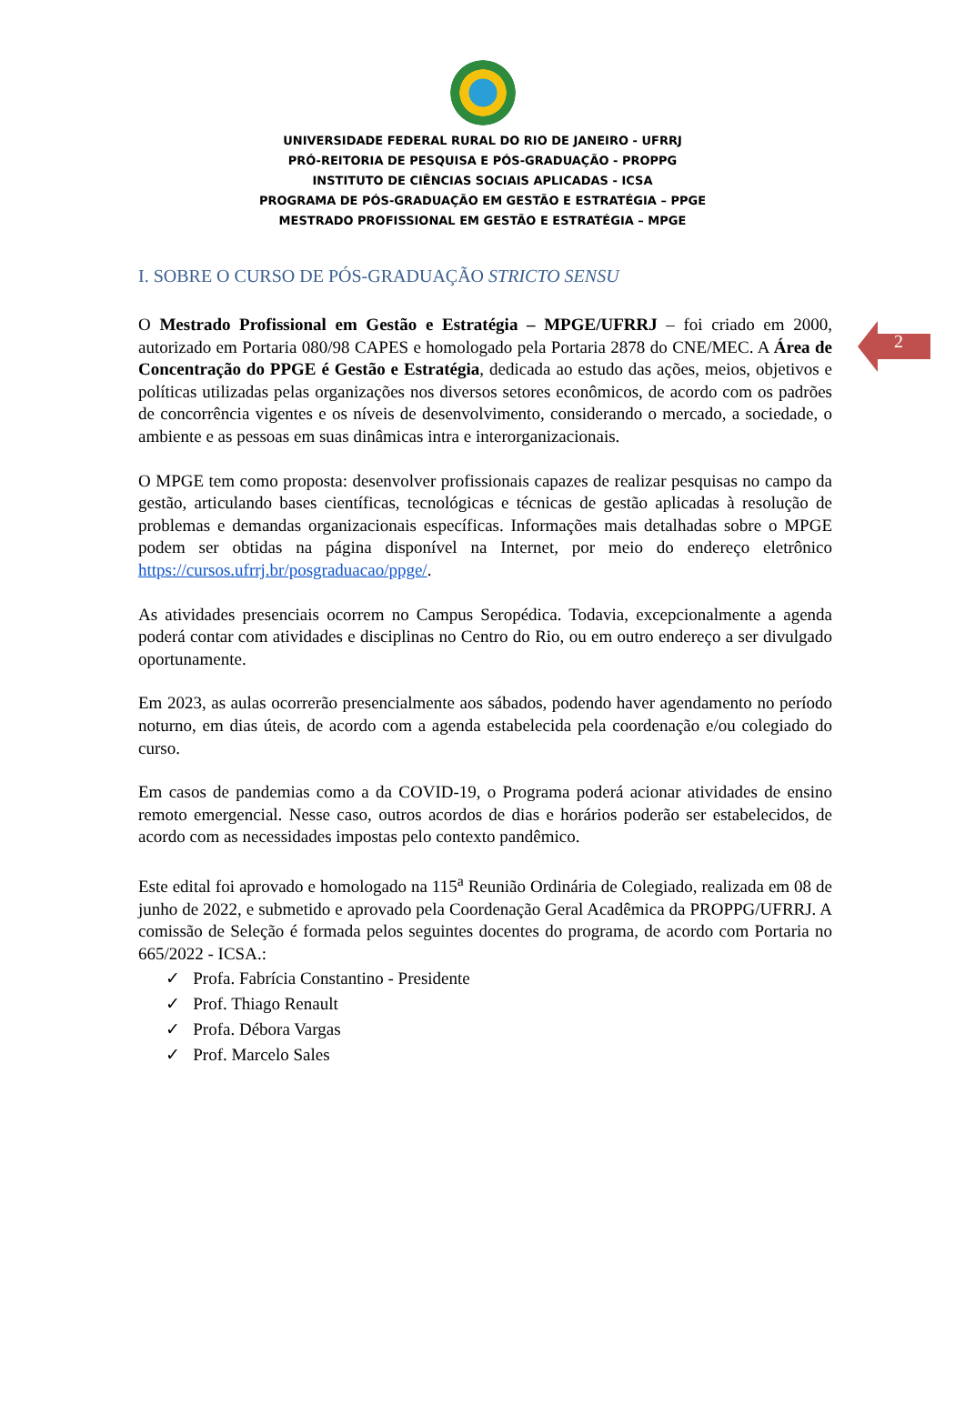2
UNIVERSIDADE FEDERAL RURAL DO RIO DE JANEIRO - UFRRJ
PRÓ-REITORIA DE PESQUISA E PÓS-GRADUAÇÃO - PROPPG
INSTITUTO DE CIÊNCIAS SOCIAIS APLICADAS - ICSA
PROGRAMA DE PÓS-GRADUAÇÃO EM GESTÃO E ESTRATÉGIA – PPGE
MESTRADO PROFISSIONAL EM GESTÃO E ESTRATÉGIA – MPGE
I. SOBRE O CURSO DE PÓS-GRADUAÇÃO STRICTO SENSU
O Mestrado Profissional em Gestão e Estratégia – MPGE/UFRRJ – foi criado em 2000, autorizado em Portaria 080/98 CAPES e homologado pela Portaria 2878 do CNE/MEC. A Área de Concentração do PPGE é Gestão e Estratégia, dedicada ao estudo das ações, meios, objetivos e políticas utilizadas pelas organizações nos diversos setores econômicos, de acordo com os padrões de concorrência vigentes e os níveis de desenvolvimento, considerando o mercado, a sociedade, o ambiente e as pessoas em suas dinâmicas intra e interorganizacionais.
O MPGE tem como proposta: desenvolver profissionais capazes de realizar pesquisas no campo da gestão, articulando bases científicas, tecnológicas e técnicas de gestão aplicadas à resolução de problemas e demandas organizacionais específicas. Informações mais detalhadas sobre o MPGE podem ser obtidas na página disponível na Internet, por meio do endereço eletrônico https://cursos.ufrrj.br/posgraduacao/ppge/.
As atividades presenciais ocorrem no Campus Seropédica. Todavia, excepcionalmente a agenda poderá contar com atividades e disciplinas no Centro do Rio, ou em outro endereço a ser divulgado oportunamente.
Em 2023, as aulas ocorrerão presencialmente aos sábados, podendo haver agendamento no período noturno, em dias úteis, de acordo com a agenda estabelecida pela coordenação e/ou colegiado do curso.
Em casos de pandemias como a da COVID-19, o Programa poderá acionar atividades de ensino remoto emergencial. Nesse caso, outros acordos de dias e horários poderão ser estabelecidos, de acordo com as necessidades impostas pelo contexto pandêmico.
Este edital foi aprovado e homologado na 115<sup>a</sup> Reunião Ordinária de Colegiado, realizada em 08 de junho de 2022, e submetido e aprovado pela Coordenação Geral Acadêmica da PROPPG/UFRRJ. A comissão de Seleção é formada pelos seguintes docentes do programa, de acordo com Portaria no 665/2022 - ICSA.:
✓ Profa. Fabrícia Constantino - Presidente
✓ Prof. Thiago Renault
✓ Profa. Débora Vargas
✓ Prof. Marcelo Sales